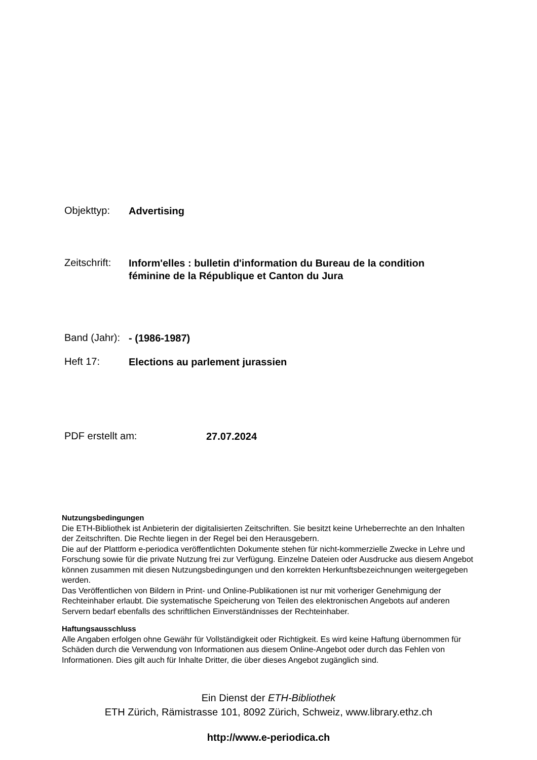Objekttyp:
Advertising
Zeitschrift:
Inform'elles : bulletin d'information du Bureau de la condition féminine de la République et Canton du Jura
Band (Jahr):
- (1986-1987)
Heft 17:
Elections au parlement jurassien
PDF erstellt am:
27.07.2024
Nutzungsbedingungen
Die ETH-Bibliothek ist Anbieterin der digitalisierten Zeitschriften. Sie besitzt keine Urheberrechte an den Inhalten der Zeitschriften. Die Rechte liegen in der Regel bei den Herausgebern.
Die auf der Plattform e-periodica veröffentlichten Dokumente stehen für nicht-kommerzielle Zwecke in Lehre und Forschung sowie für die private Nutzung frei zur Verfügung. Einzelne Dateien oder Ausdrucke aus diesem Angebot können zusammen mit diesen Nutzungsbedingungen und den korrekten Herkunftsbezeichnungen weitergegeben werden.
Das Veröffentlichen von Bildern in Print- und Online-Publikationen ist nur mit vorheriger Genehmigung der Rechteinhaber erlaubt. Die systematische Speicherung von Teilen des elektronischen Angebots auf anderen Servern bedarf ebenfalls des schriftlichen Einverständnisses der Rechteinhaber.
Haftungsausschluss
Alle Angaben erfolgen ohne Gewähr für Vollständigkeit oder Richtigkeit. Es wird keine Haftung übernommen für Schäden durch die Verwendung von Informationen aus diesem Online-Angebot oder durch das Fehlen von Informationen. Dies gilt auch für Inhalte Dritter, die über dieses Angebot zugänglich sind.
Ein Dienst der ETH-Bibliothek
ETH Zürich, Rämistrasse 101, 8092 Zürich, Schweiz, www.library.ethz.ch
http://www.e-periodica.ch